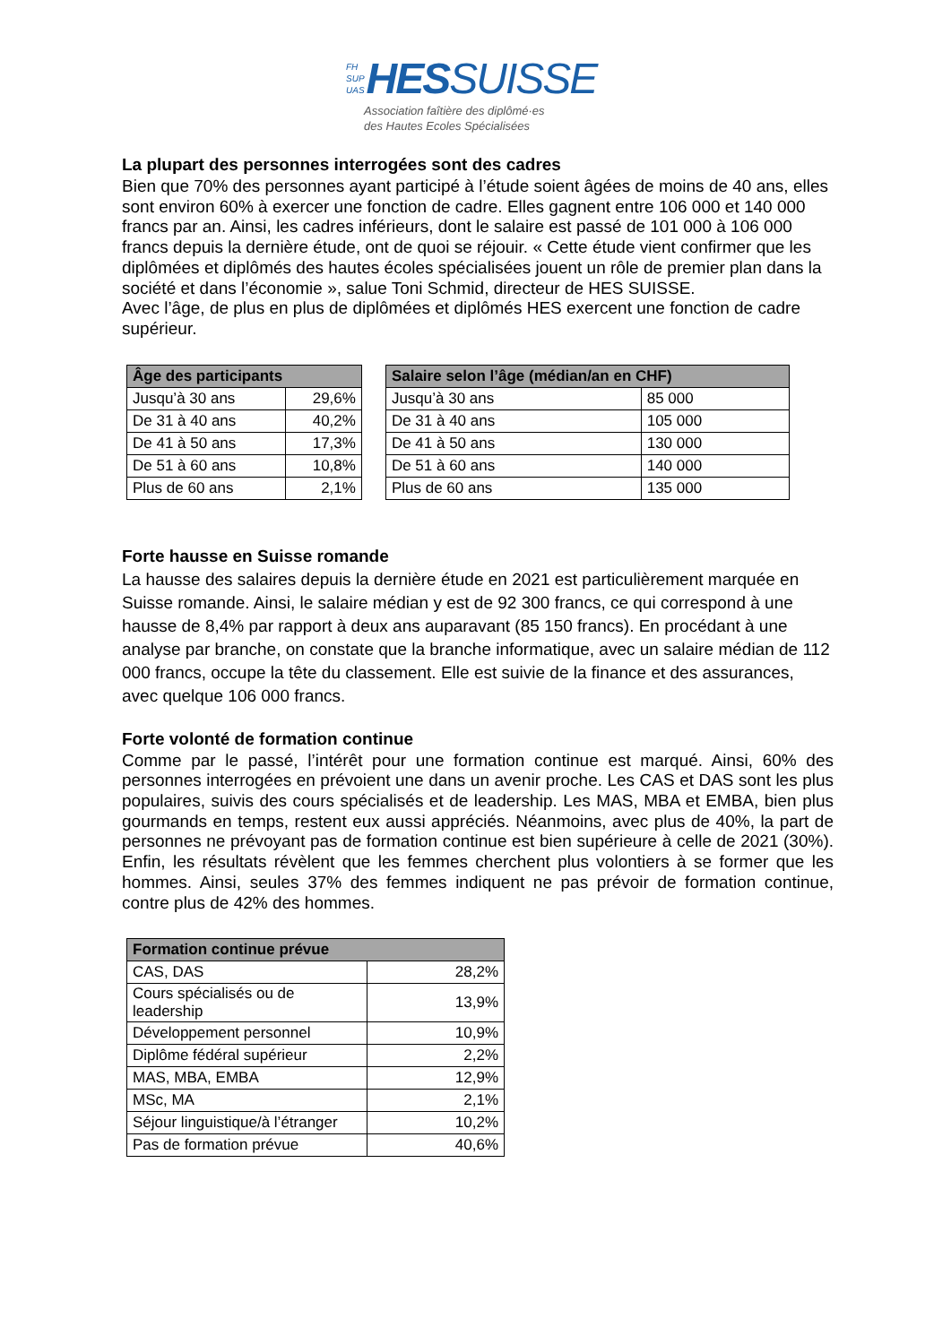FH
SUP
UAS
HES SUISSE
Association faîtière des diplômé·es
des Hautes Ecoles Spécialisées
La plupart des personnes interrogées sont des cadres
Bien que 70% des personnes ayant participé à l’étude soient âgées de moins de 40 ans, elles sont environ 60% à exercer une fonction de cadre. Elles gagnent entre 106 000 et 140 000 francs par an. Ainsi, les cadres inférieurs, dont le salaire est passé de 101 000 à 106 000 francs depuis la dernière étude, ont de quoi se réjouir. « Cette étude vient confirmer que les diplômées et diplômés des hautes écoles spécialisées jouent un rôle de premier plan dans la société et dans l’économie », salue Toni Schmid, directeur de HES SUISSE.
Avec l’âge, de plus en plus de diplômées et diplômés HES exercent une fonction de cadre supérieur.
| Âge des participants | | | Salaire selon l’âge (médian/an en CHF) | |
| Jusqu’à 30 ans | 29,6% | | Jusqu’à 30 ans | 85 000 |
| De 31 à 40 ans | 40,2% | | De 31 à 40 ans | 105 000 |
| De 41 à 50 ans | 17,3% | | De 41 à 50 ans | 130 000 |
| De 51 à 60 ans | 10,8% | | De 51 à 60 ans | 140 000 |
| Plus de 60 ans | 2,1% | | Plus de 60 ans | 135 000 |
Forte hausse en Suisse romande
La hausse des salaires depuis la dernière étude en 2021 est particulièrement marquée en Suisse romande. Ainsi, le salaire médian y est de 92 300 francs, ce qui correspond à une hausse de 8,4% par rapport à deux ans auparavant (85 150 francs). En procédant à une analyse par branche, on constate que la branche informatique, avec un salaire médian de 112 000 francs, occupe la tête du classement. Elle est suivie de la finance et des assurances, avec quelque 106 000 francs.
Forte volonté de formation continue
Comme par le passé, l’intérêt pour une formation continue est marqué. Ainsi, 60% des personnes interrogées en prévoient une dans un avenir proche. Les CAS et DAS sont les plus populaires, suivis des cours spécialisés et de leadership. Les MAS, MBA et EMBA, bien plus gourmands en temps, restent eux aussi appréciés. Néanmoins, avec plus de 40%, la part de personnes ne prévoyant pas de formation continue est bien supérieure à celle de 2021 (30%). Enfin, les résultats révèlent que les femmes cherchent plus volontiers à se former que les hommes. Ainsi, seules 37% des femmes indiquent ne pas prévoir de formation continue, contre plus de 42% des hommes.
| Formation continue prévue | |
| --- | --- |
| CAS, DAS | 28,2% |
| Cours spécialisés ou de leadership | 13,9% |
| Développement personnel | 10,9% |
| Diplôme fédéral supérieur | 2,2% |
| MAS, MBA, EMBA | 12,9% |
| MSc, MA | 2,1% |
| Séjour linguistique/à l’étranger | 10,2% |
| Pas de formation prévue | 40,6% |